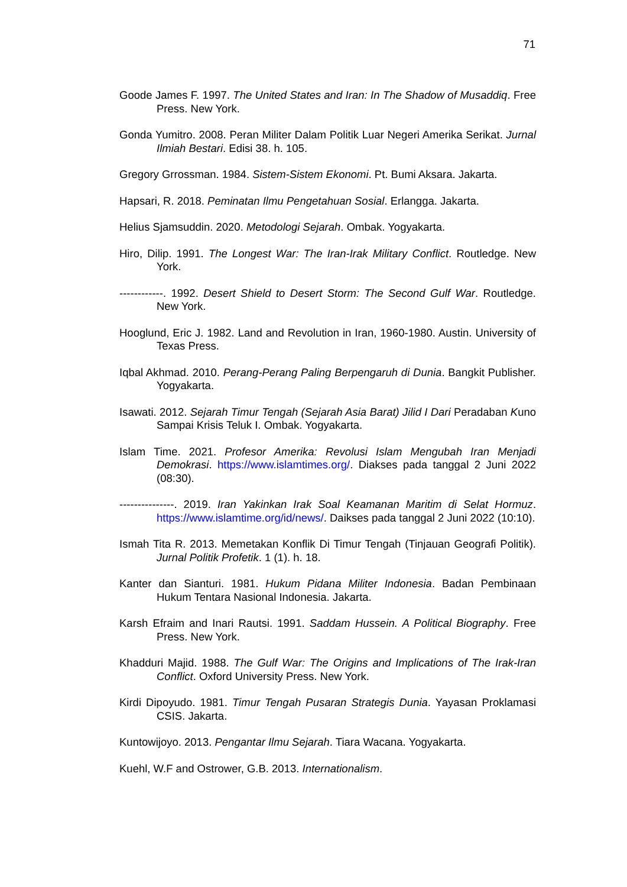71
Goode James F. 1997. The United States and Iran: In The Shadow of Musaddiq. Free Press. New York.
Gonda Yumitro. 2008. Peran Militer Dalam Politik Luar Negeri Amerika Serikat. Jurnal Ilmiah Bestari. Edisi 38. h. 105.
Gregory Grrossman. 1984. Sistem-Sistem Ekonomi. Pt. Bumi Aksara. Jakarta.
Hapsari, R. 2018. Peminatan Ilmu Pengetahuan Sosial. Erlangga. Jakarta.
Helius Sjamsuddin. 2020. Metodologi Sejarah. Ombak. Yogyakarta.
Hiro, Dilip. 1991. The Longest War: The Iran-Irak Military Conflict. Routledge. New York.
------------. 1992. Desert Shield to Desert Storm: The Second Gulf War. Routledge. New York.
Hooglund, Eric J. 1982. Land and Revolution in Iran, 1960-1980. Austin. University of Texas Press.
Iqbal Akhmad. 2010. Perang-Perang Paling Berpengaruh di Dunia. Bangkit Publisher. Yogyakarta.
Isawati. 2012. Sejarah Timur Tengah (Sejarah Asia Barat) Jilid I Dari Peradaban Kuno Sampai Krisis Teluk I. Ombak. Yogyakarta.
Islam Time. 2021. Profesor Amerika: Revolusi Islam Mengubah Iran Menjadi Demokrasi. https://www.islamtimes.org/. Diakses pada tanggal 2 Juni 2022 (08:30).
---------------. 2019. Iran Yakinkan Irak Soal Keamanan Maritim di Selat Hormuz. https://www.islamtime.org/id/news/. Daikses pada tanggal 2 Juni 2022 (10:10).
Ismah Tita R. 2013. Memetakan Konflik Di Timur Tengah (Tinjauan Geografi Politik). Jurnal Politik Profetik. 1 (1). h. 18.
Kanter dan Sianturi. 1981. Hukum Pidana Militer Indonesia. Badan Pembinaan Hukum Tentara Nasional Indonesia. Jakarta.
Karsh Efraim and Inari Rautsi. 1991. Saddam Hussein. A Political Biography. Free Press. New York.
Khadduri Majid. 1988. The Gulf War: The Origins and Implications of The Irak-Iran Conflict. Oxford University Press. New York.
Kirdi Dipoyudo. 1981. Timur Tengah Pusaran Strategis Dunia. Yayasan Proklamasi CSIS. Jakarta.
Kuntowijoyo. 2013. Pengantar Ilmu Sejarah. Tiara Wacana. Yogyakarta.
Kuehl, W.F and Ostrower, G.B. 2013. Internationalism.